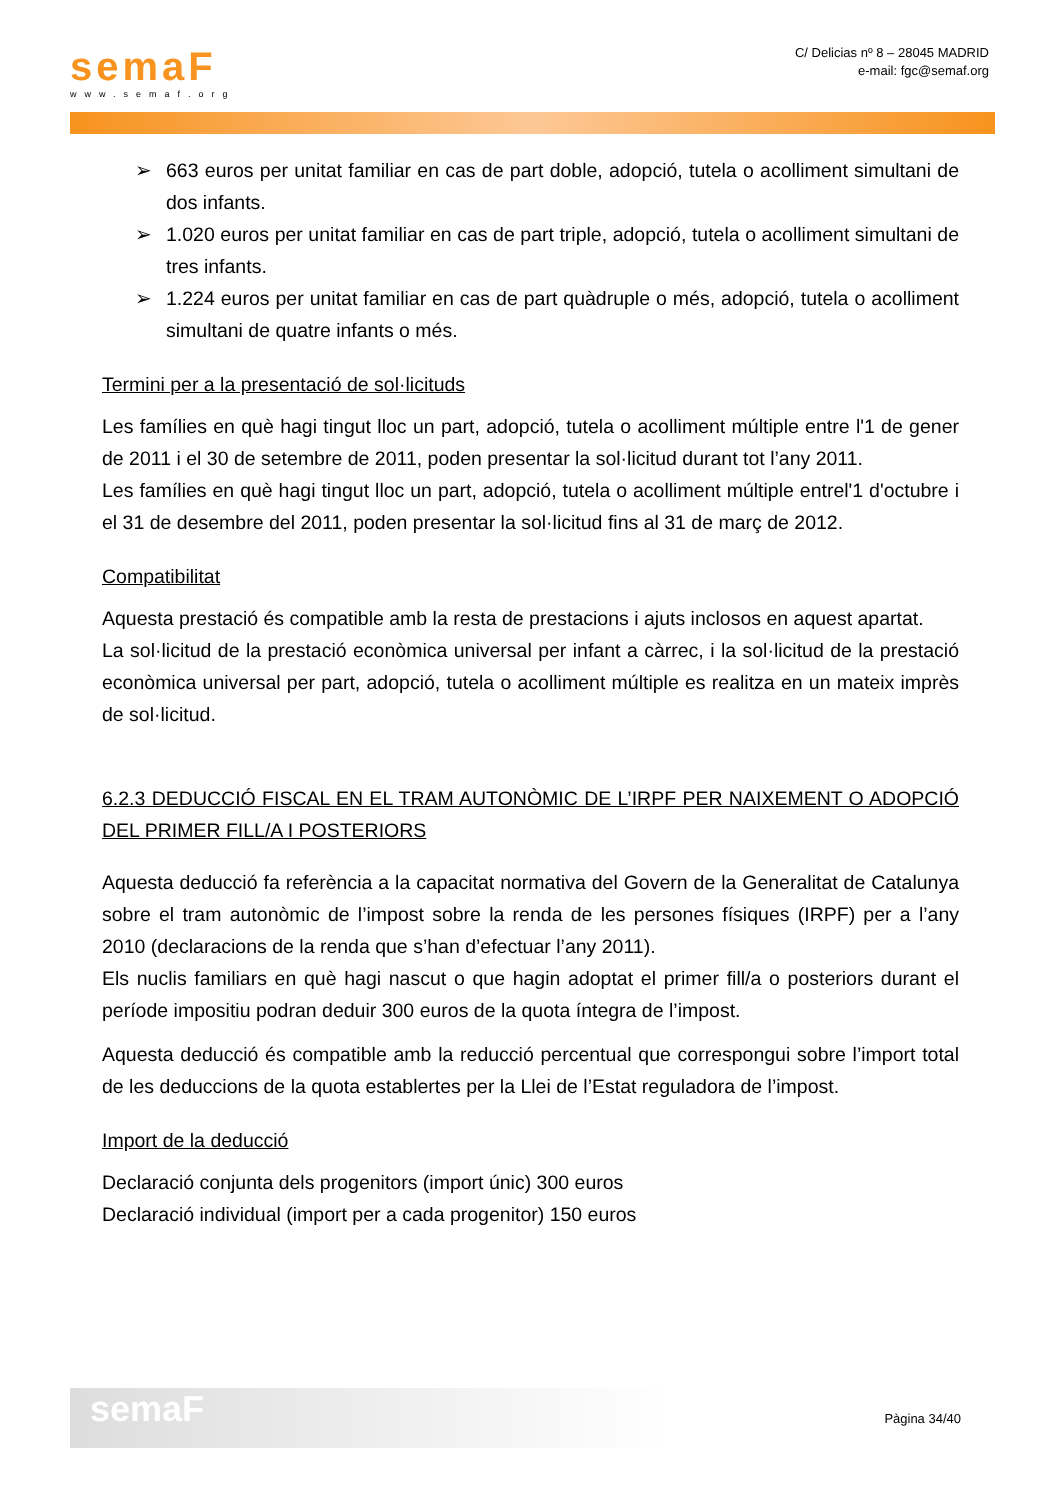semaF
www.semaf.org
C/ Delicias nº 8 – 28045 MADRID
e-mail: fgc@semaf.org
➢ 663 euros per unitat familiar en cas de part doble, adopció, tutela o acolliment simultani de dos infants.
➢ 1.020 euros per unitat familiar en cas de part triple, adopció, tutela o acolliment simultani de tres infants.
➢ 1.224 euros per unitat familiar en cas de part quàdruple o més, adopció, tutela o acolliment simultani de quatre infants o més.
Termini per a la presentació de sol·licituds
Les famílies en què hagi tingut lloc un part, adopció, tutela o acolliment múltiple entre l'1 de gener de 2011 i el 30 de setembre de 2011, poden presentar la sol·licitud durant tot l’any 2011.
Les famílies en què hagi tingut lloc un part, adopció, tutela o acolliment múltiple entrel'1 d'octubre i el 31 de desembre del 2011, poden presentar la sol·licitud fins al 31 de març de 2012.
Compatibilitat
Aquesta prestació és compatible amb la resta de prestacions i ajuts inclosos en aquest apartat.
La sol·licitud de la prestació econòmica universal per infant a càrrec, i la sol·licitud de la prestació econòmica universal per part, adopció, tutela o acolliment múltiple es realitza en un mateix imprès de sol·licitud.
6.2.3 DEDUCCIÓ FISCAL EN EL TRAM AUTONÒMIC DE L’IRPF PER NAIXEMENT O ADOPCIÓ DEL PRIMER FILL/A I POSTERIORS
Aquesta deducció fa referència a la capacitat normativa del Govern de la Generalitat de Catalunya sobre el tram autonòmic de l’impost sobre la renda de les persones físiques (IRPF) per a l’any 2010 (declaracions de la renda que s’han d’efectuar l’any 2011).
Els nuclis familiars en què hagi nascut o que hagin adoptat el primer fill/a o posteriors durant el període impositiu podran deduir 300 euros de la quota íntegra de l’impost.
Aquesta deducció és compatible amb la reducció percentual que correspongui sobre l’import total de les deduccions de la quota establertes per la Llei de l’Estat reguladora de l’impost.
Import de la deducció
Declaració conjunta dels progenitors (import únic) 300 euros
Declaració individual (import per a cada progenitor) 150 euros
semaF
Pàgina 34/40